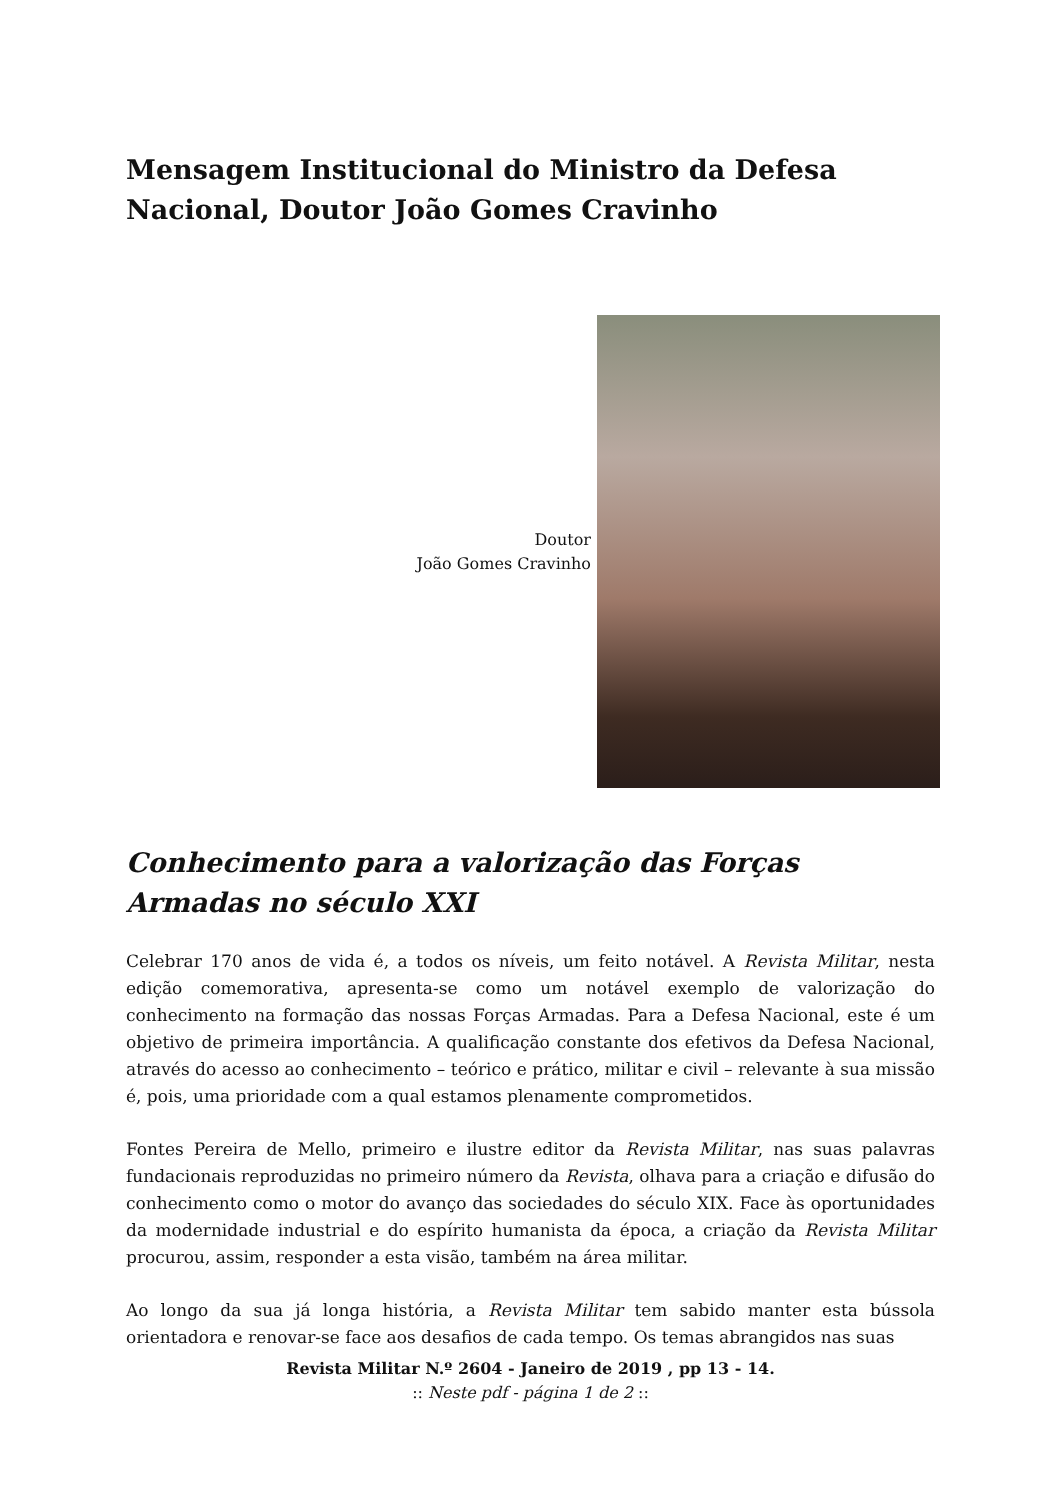Mensagem Institucional do Ministro da Defesa Nacional, Doutor João Gomes Cravinho
Doutor
João Gomes Cravinho
Conhecimento para a valorização das Forças Armadas no século XXI
Celebrar 170 anos de vida é, a todos os níveis, um feito notável. A Revista Militar, nesta edição comemorativa, apresenta-se como um notável exemplo de valorização do conhecimento na formação das nossas Forças Armadas. Para a Defesa Nacional, este é um objetivo de primeira importância. A qualificação constante dos efetivos da Defesa Nacional, através do acesso ao conhecimento – teórico e prático, militar e civil – relevante à sua missão é, pois, uma prioridade com a qual estamos plenamente comprometidos.
Fontes Pereira de Mello, primeiro e ilustre editor da Revista Militar, nas suas palavras fundacionais reproduzidas no primeiro número da Revista, olhava para a criação e difusão do conhecimento como o motor do avanço das sociedades do século XIX. Face às oportunidades da modernidade industrial e do espírito humanista da época, a criação da Revista Militar procurou, assim, responder a esta visão, também na área militar.
Ao longo da sua já longa história, a Revista Militar tem sabido manter esta bússola orientadora e renovar-se face aos desafios de cada tempo. Os temas abrangidos nas suas
Revista Militar N.º 2604 - Janeiro de 2019 , pp 13 - 14.
:: Neste pdf - página 1 de 2 ::